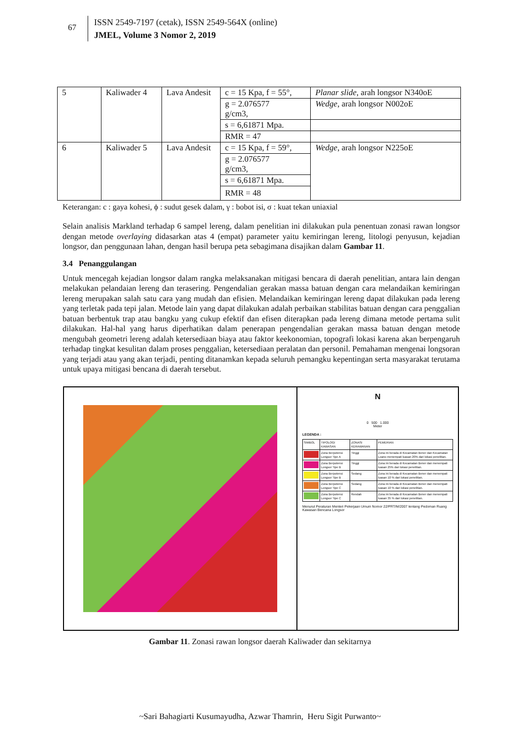67
ISSN 2549-7197 (cetak), ISSN 2549-564X (online)
JMEL, Volume 3 Nomor 2, 2019
| 5 | Kaliwader 4 | Lava Andesit | c = 15 Kpa, f = 55°, | Planar slide , arah longsor N340oE |
| | | | g = 2.076577 g/cm3, | Wedge , arah longsor N002oE |
| | | | s = 6,61871 Mpa. | |
| | | | RMR = 47 | |
| 6 | Kaliwader 5 | Lava Andesit | c = 15 Kpa, f = 59°, | Wedge , arah longsor N225oE |
| | | | g = 2.076577 g/cm3, | |
| | | | s = 6,61871 Mpa. | |
| | | | RMR = 48 | |
Keterangan: c : gaya kohesi, ϕ : sudut gesek dalam, γ : bobot isi, σ : kuat tekan uniaxial
Selain analisis Markland terhadap 6 sampel lereng, dalam penelitian ini dilakukan pula penentuan zonasi rawan longsor dengan metode overlaying didasarkan atas 4 (empat) parameter yaitu kemiringan lereng, litologi penyusun, kejadian longsor, dan penggunaan lahan, dengan hasil berupa peta sebagimana disajikan dalam Gambar 11.
3.4 Penanggulangan
Untuk mencegah kejadian longsor dalam rangka melaksanakan mitigasi bencara di daerah penelitian, antara lain dengan melakukan pelandaian lereng dan terasering. Pengendalian gerakan massa batuan dengan cara melandaikan kemiringan lereng merupakan salah satu cara yang mudah dan efisien. Melandaikan kemiringan lereng dapat dilakukan pada lereng yang terletak pada tepi jalan. Metode lain yang dapat dilakukan adalah perbaikan stabilitas batuan dengan cara penggalian batuan berbentuk trap atau bangku yang cukup efektif dan efisen diterapkan pada lereng dimana metode pertama sulit dilakukan. Hal-hal yang harus diperhatikan dalam penerapan pengendalian gerakan massa batuan dengan metode mengubah geometri lereng adalah ketersediaan biaya atau faktor keekonomian, topografi lokasi karena akan berpengaruh terhadap tingkat kesulitan dalam proses penggalian, ketersediaan peralatan dan personil. Pemahaman mengenai longsoran yang terjadi atau yang akan terjadi, penting ditanamkan kepada seluruh pemangku kepentingan serta masyarakat terutama untuk upaya mitigasi bencana di daerah tersebut.
N
0 500 1.000
Meter
LEGENDA :
| SIMBOL | TIPOLOGI KAWASAN | ZONASI KERAWANAN | PEMERIAN |
| | Zona Berpotensi Longsor Tipe A | Tinggi | Zona ini berada di Kecamatan Bener dan Kecamatan Loano menempati luasan 20% dari lokasi penelitian. |
| | Zona Berpotensi Longsor Tipe B | Tinggi | Zona ini berada di Kecamatan Bener dan menempati luasan 25% dari lokasi penelitian. |
| | Zona Berpotensi Longsor Tipe B | Sedang | Zona ini berada di Kecamatan Bener dan menempati luasan 10 % dari lokasi penelitian. |
| | Zona Berpotensi Longsor Tipe C | Sedang | Zona ini berada di Kecamatan Bener dan menempati luasan 10 % dari lokasi penelitian. |
| | Zona Berpotensi Longsor Tipe C | Rendah | Zona ini berada di Kecamatan Bener dan menempati luasan 35 % dari lokasi penelitian. |
Menurut Peraturan Menteri Pekerjaan Umum Nomor 22/PRT/M/2007 tentang Pedoman Ruang Kawasan Bencana Longsor
Gambar 11. Zonasi rawan longsor daerah Kaliwader dan sekitarnya
~Sari Bahagiarti Kusumayudha, Azwar Thamrin, Heru Sigit Purwanto~